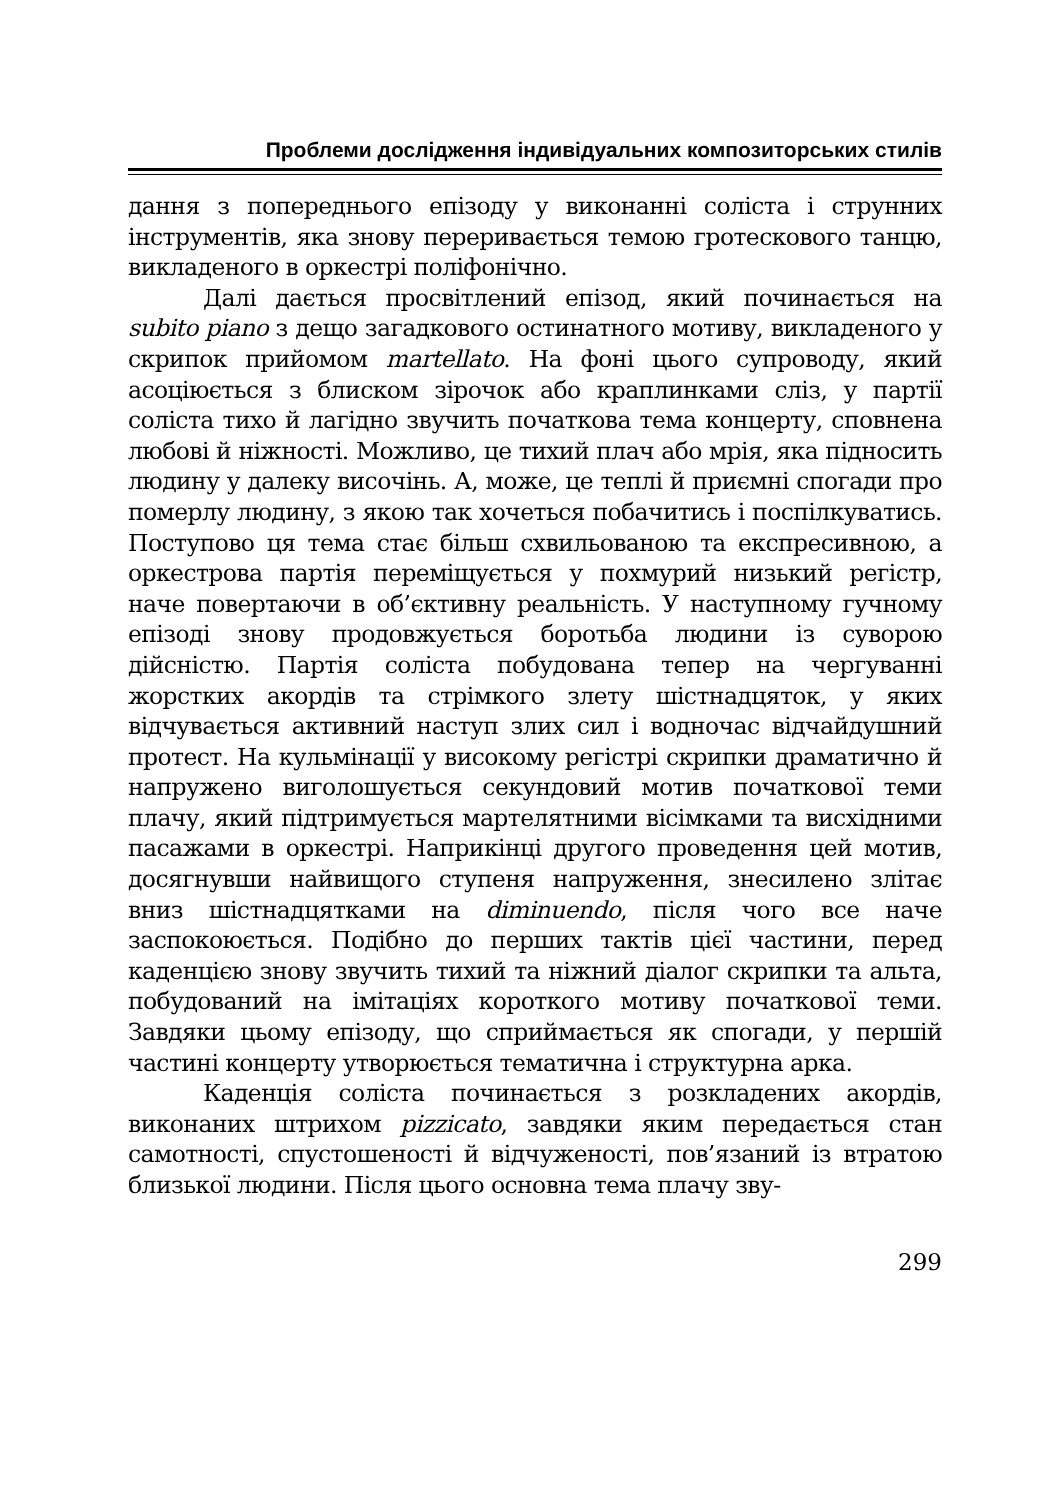Проблеми дослідження індивідуальних композиторських стилів
дання з попереднього епізоду у виконанні соліста і струнних інструментів, яка знову переривається темою гротескового танцю, викладеного в оркестрі поліфонічно.
Далі дається просвітлений епізод, який починається на subito piano з дещо загадкового остинатного мотиву, викладеного у скрипок прийомом martellato. На фоні цього супроводу, який асоціюється з блиском зірочок або краплинками сліз, у партії соліста тихо й лагідно звучить початкова тема концерту, сповнена любові й ніжності. Можливо, це тихий плач або мрія, яка підносить людину у далеку височінь. А, може, це теплі й приємні спогади про померлу людину, з якою так хочеться побачитись і поспілкуватись. Поступово ця тема стає більш схвильованою та експресивною, а оркестрова партія переміщується у похмурий низький регістр, наче повертаючи в об’єктивну реальність. У наступному гучному епізоді знову продовжується боротьба людини із суворою дійсністю. Партія соліста побудована тепер на чергуванні жорстких акордів та стрімкого злету шістнадцяток, у яких відчувається активний наступ злих сил і водночас відчайдушний протест. На кульмінації у високому регістрі скрипки драматично й напружено виголошується секундовий мотив початкової теми плачу, який підтримується мартелятними вісімками та висхідними пасажами в оркестрі. Наприкінці другого проведення цей мотив, досягнувши найвищого ступеня напруження, знесилено злітає вниз шістнадцятками на diminuendo, після чого все наче заспокоюється. Подібно до перших тактів цієї частини, перед каденцією знову звучить тихий та ніжний діалог скрипки та альта, побудований на імітаціях короткого мотиву початкової теми. Завдяки цьому епізоду, що сприймається як спогади, у першій частині концерту утворюється тематична і структурна арка.
Каденція соліста починається з розкладених акордів, виконаних штрихом pizzicato, завдяки яким передається стан самотності, спустошеності й відчуженості, пов’язаний із втратою близької людини. Після цього основна тема плачу зву-
299